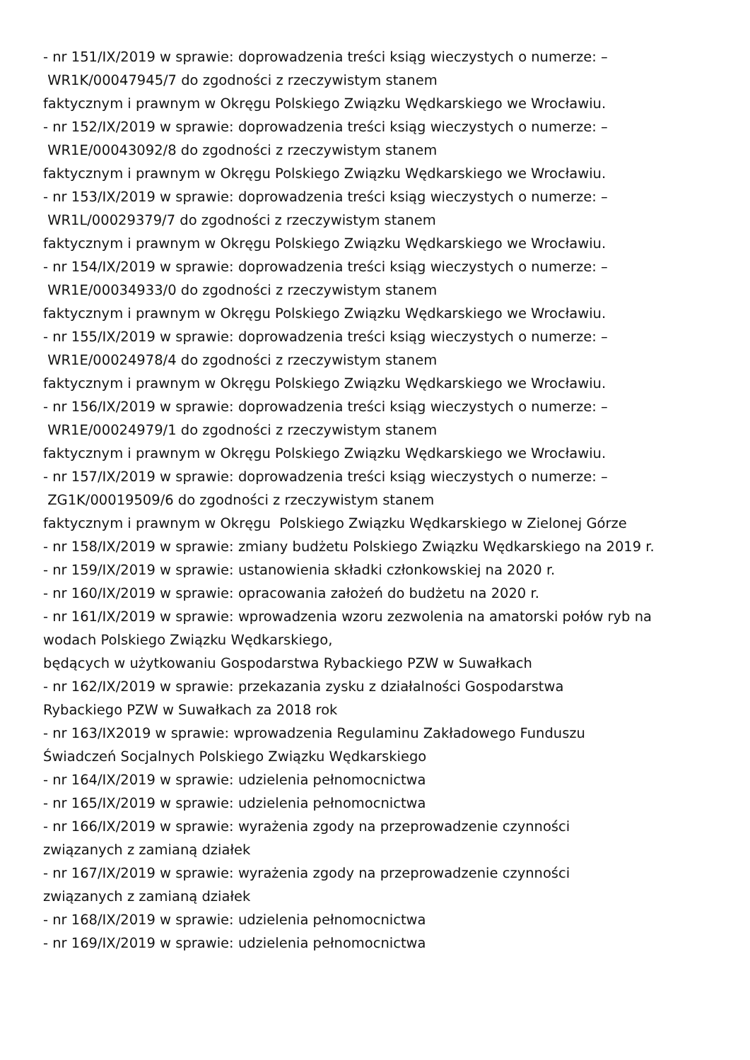- nr 151/IX/2019 w sprawie: doprowadzenia treści ksiąg wieczystych o numerze: –
WR1K/00047945/7 do zgodności z rzeczywistym stanem
faktycznym i prawnym w Okręgu Polskiego Związku Wędkarskiego we Wrocławiu.
- nr 152/IX/2019 w sprawie: doprowadzenia treści ksiąg wieczystych o numerze: –
WR1E/00043092/8 do zgodności z rzeczywistym stanem
faktycznym i prawnym w Okręgu Polskiego Związku Wędkarskiego we Wrocławiu.
- nr 153/IX/2019 w sprawie: doprowadzenia treści ksiąg wieczystych o numerze: –
WR1L/00029379/7 do zgodności z rzeczywistym stanem
faktycznym i prawnym w Okręgu Polskiego Związku Wędkarskiego we Wrocławiu.
- nr 154/IX/2019 w sprawie: doprowadzenia treści ksiąg wieczystych o numerze: –
WR1E/00034933/0 do zgodności z rzeczywistym stanem
faktycznym i prawnym w Okręgu Polskiego Związku Wędkarskiego we Wrocławiu.
- nr 155/IX/2019 w sprawie: doprowadzenia treści ksiąg wieczystych o numerze: –
WR1E/00024978/4 do zgodności z rzeczywistym stanem
faktycznym i prawnym w Okręgu Polskiego Związku Wędkarskiego we Wrocławiu.
- nr 156/IX/2019 w sprawie: doprowadzenia treści ksiąg wieczystych o numerze: –
WR1E/00024979/1 do zgodności z rzeczywistym stanem
faktycznym i prawnym w Okręgu Polskiego Związku Wędkarskiego we Wrocławiu.
- nr 157/IX/2019 w sprawie: doprowadzenia treści ksiąg wieczystych o numerze: –
ZG1K/00019509/6 do zgodności z rzeczywistym stanem
faktycznym i prawnym w Okręgu Polskiego Związku Wędkarskiego w Zielonej Górze
- nr 158/IX/2019 w sprawie: zmiany budżetu Polskiego Związku Wędkarskiego na 2019 r.
- nr 159/IX/2019 w sprawie: ustanowienia składki członkowskiej na 2020 r.
- nr 160/IX/2019 w sprawie: opracowania założeń do budżetu na 2020 r.
- nr 161/IX/2019 w sprawie: wprowadzenia wzoru zezwolenia na amatorski połów ryb na wodach Polskiego Związku Wędkarskiego,
będących w użytkowaniu Gospodarstwa Rybackiego PZW w Suwałkach
- nr 162/IX/2019 w sprawie: przekazania zysku z działalności Gospodarstwa
Rybackiego PZW w Suwałkach za 2018 rok
- nr 163/IX2019 w sprawie: wprowadzenia Regulaminu Zakładowego Funduszu
Świadczeń Socjalnych Polskiego Związku Wędkarskiego
- nr 164/IX/2019 w sprawie: udzielenia pełnomocnictwa
- nr 165/IX/2019 w sprawie: udzielenia pełnomocnictwa
- nr 166/IX/2019 w sprawie: wyrażenia zgody na przeprowadzenie czynności
związanych z zamianą działek
- nr 167/IX/2019 w sprawie: wyrażenia zgody na przeprowadzenie czynności
związanych z zamianą działek
- nr 168/IX/2019 w sprawie: udzielenia pełnomocnictwa
- nr 169/IX/2019 w sprawie: udzielenia pełnomocnictwa